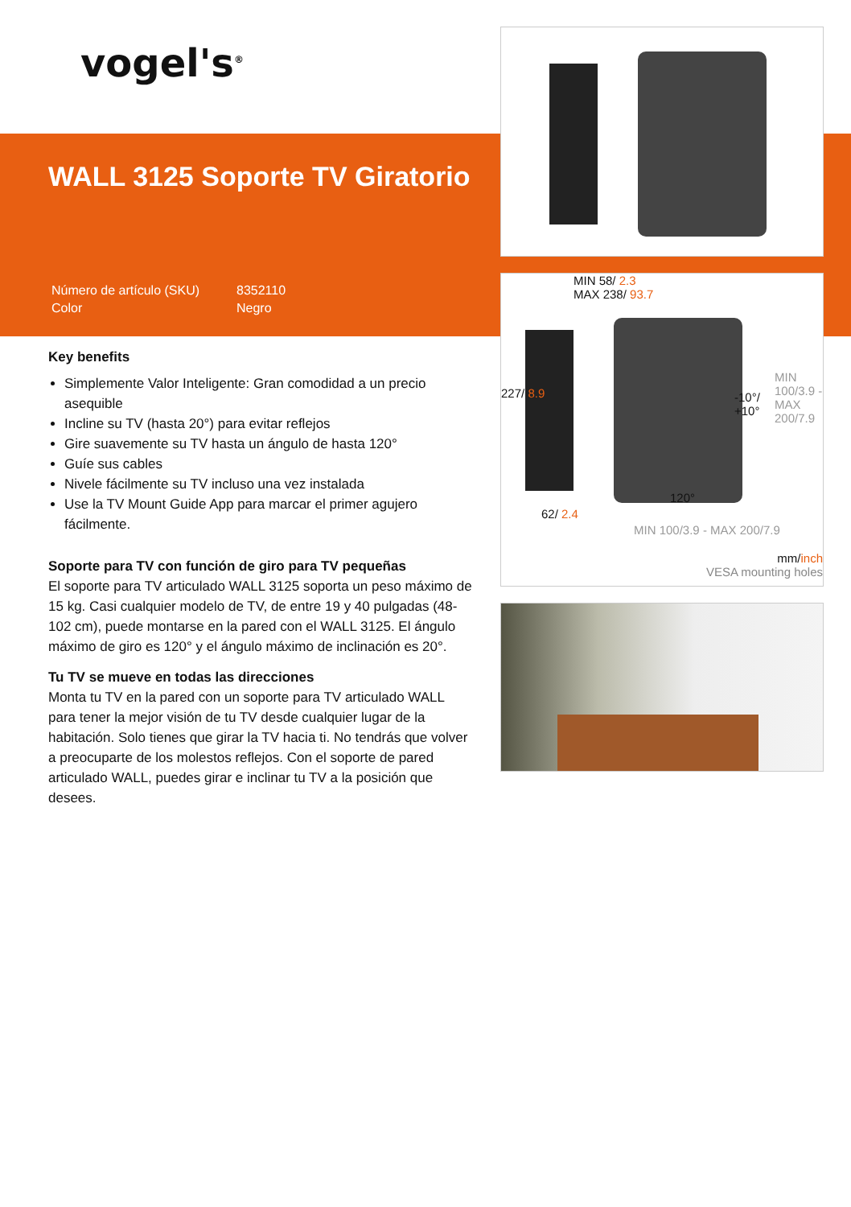vogel's<sup>®</sup>
WALL 3125 Soporte TV Giratorio
| Número de artículo (SKU) | 8352110 |
| Color | Negro |
Key benefits
Simplemente Valor Inteligente: Gran comodidad a un precio asequible
Incline su TV (hasta 20°) para evitar reflejos
Gire suavemente su TV hasta un ángulo de hasta 120°
Guíe sus cables
Nivele fácilmente su TV incluso una vez instalada
Use la TV Mount Guide App para marcar el primer agujero fácilmente.
Soporte para TV con función de giro para TV pequeñas
El soporte para TV articulado WALL 3125 soporta un peso máximo de 15 kg. Casi cualquier modelo de TV, de entre 19 y 40 pulgadas (48-102 cm), puede montarse en la pared con el WALL 3125. El ángulo máximo de giro es 120° y el ángulo máximo de inclinación es 20°.
Tu TV se mueve en todas las direcciones
Monta tu TV en la pared con un soporte para TV articulado WALL para tener la mejor visión de tu TV desde cualquier lugar de la habitación. Solo tienes que girar la TV hacia ti. No tendrás que volver a preocuparte de los molestos reflejos. Con el soporte de pared articulado WALL, puedes girar e inclinar tu TV a la posición que desees.
MIN 58/ 2.3
MAX 238/ 93.7
227/ 8.9
-10°/
+10°
MIN 100/3.9 - MAX 200/7.9
62/ 2.4
120°
MIN 100/3.9 - MAX 200/7.9
mm/inch
VESA mounting holes